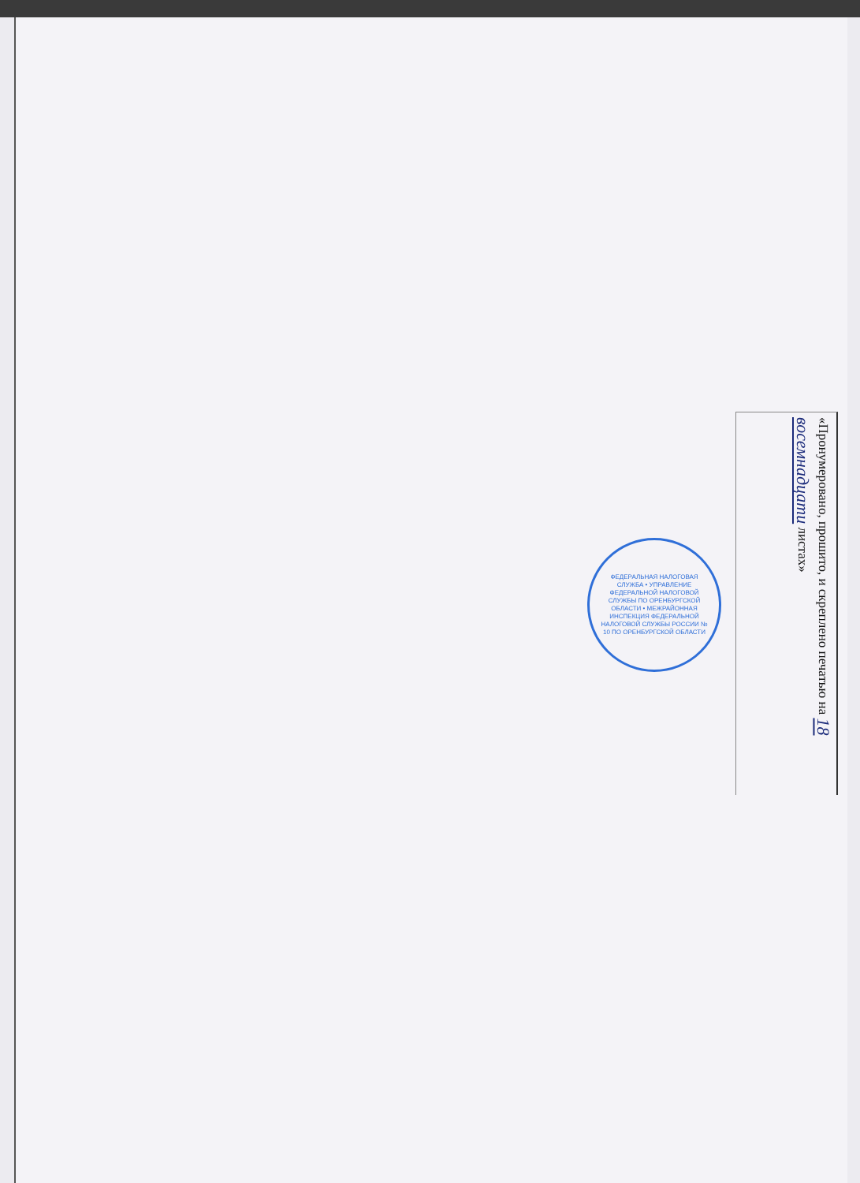ФЕДЕРАЛЬНАЯ НАЛОГОВАЯ СЛУЖБА • УПРАВЛЕНИЕ ФЕДЕРАЛЬНОЙ НАЛОГОВОЙ СЛУЖБЫ ПО ОРЕНБУРГСКОЙ ОБЛАСТИ • МЕЖРАЙОННАЯ ИНСПЕКЦИЯ ФЕДЕРАЛЬНОЙ НАЛОГОВОЙ СЛУЖБЫ РОССИИ № 10 ПО ОРЕНБУРГСКОЙ ОБЛАСТИ
«Пронумеровано, прошито, и скреплено печатью на 18 восемнадцати листах»